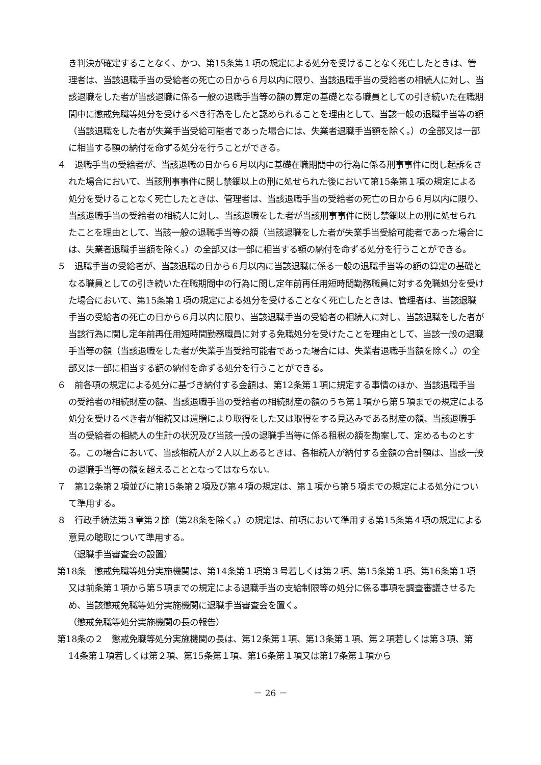き判決が確定することなく、かつ、第15条第１項の規定による処分を受けることなく死亡したときは、管理者は、当該退職手当の受給者の死亡の日から６月以内に限り、当該退職手当の受給者の相続人に対し、当該退職をした者が当該退職に係る一般の退職手当等の額の算定の基礎となる職員としての引き続いた在職期間中に懲戒免職等処分を受けるべき行為をしたと認められることを理由として、当該一般の退職手当等の額（当該退職をした者が失業手当受給可能者であった場合には、失業者退職手当額を除く。）の全部又は一部に相当する額の納付を命ずる処分を行うことができる。
４　退職手当の受給者が、当該退職の日から６月以内に基礎在職期間中の行為に係る刑事事件に関し起訴をされた場合において、当該刑事事件に関し禁錮以上の刑に処せられた後において第15条第１項の規定による処分を受けることなく死亡したときは、管理者は、当該退職手当の受給者の死亡の日から６月以内に限り、当該退職手当の受給者の相続人に対し、当該退職をした者が当該刑事事件に関し禁錮以上の刑に処せられたことを理由として、当該一般の退職手当等の額（当該退職をした者が失業手当受給可能者であった場合には、失業者退職手当額を除く。）の全部又は一部に相当する額の納付を命ずる処分を行うことができる。
５　退職手当の受給者が、当該退職の日から６月以内に当該退職に係る一般の退職手当等の額の算定の基礎となる職員としての引き続いた在職期間中の行為に関し定年前再任用短時間勤務職員に対する免職処分を受けた場合において、第15条第１項の規定による処分を受けることなく死亡したときは、管理者は、当該退職手当の受給者の死亡の日から６月以内に限り、当該退職手当の受給者の相続人に対し、当該退職をした者が当該行為に関し定年前再任用短時間勤務職員に対する免職処分を受けたことを理由として、当該一般の退職手当等の額（当該退職をした者が失業手当受給可能者であった場合には、失業者退職手当額を除く。）の全部又は一部に相当する額の納付を命ずる処分を行うことができる。
６　前各項の規定による処分に基づき納付する金額は、第12条第１項に規定する事情のほか、当該退職手当の受給者の相続財産の額、当該退職手当の受給者の相続財産の額のうち第１項から第５項までの規定による処分を受けるべき者が相続又は遺贈により取得をした又は取得をする見込みである財産の額、当該退職手当の受給者の相続人の生計の状況及び当該一般の退職手当等に係る租税の額を勘案して、定めるものとする。この場合において、当該相続人が２人以上あるときは、各相続人が納付する金額の合計額は、当該一般の退職手当等の額を超えることとなってはならない。
７　第12条第２項並びに第15条第２項及び第４項の規定は、第１項から第５項までの規定による処分について準用する。
８　行政手続法第３章第２節（第28条を除く。）の規定は、前項において準用する第15条第４項の規定による意見の聴取について準用する。
（退職手当審査会の設置）
第18条　懲戒免職等処分実施機関は、第14条第１項第３号若しくは第２項、第15条第１項、第16条第１項又は前条第１項から第５項までの規定による退職手当の支給制限等の処分に係る事項を調査審議させるため、当該懲戒免職等処分実施機関に退職手当審査会を置く。
（懲戒免職等処分実施機関の長の報告）
第18条の２　懲戒免職等処分実施機関の長は、第12条第１項、第13条第１項、第２項若しくは第３項、第14条第１項若しくは第２項、第15条第１項、第16条第１項又は第17条第１項から
－ 26 －